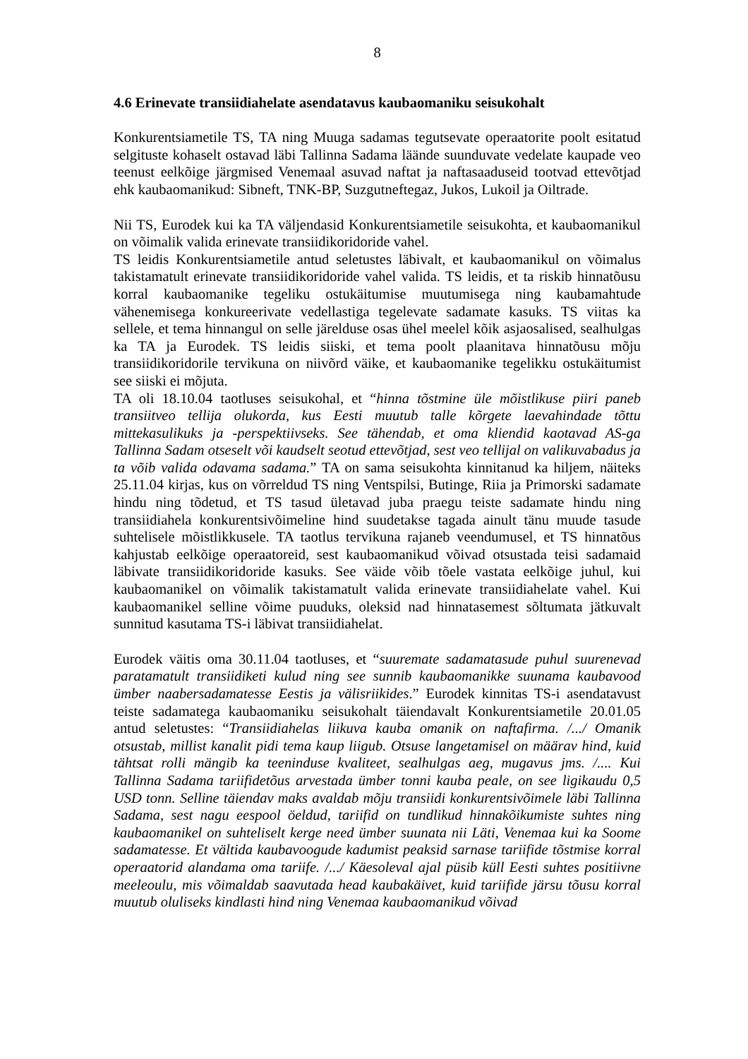8
4.6 Erinevate transiidiahelate asendatavus kaubaomaniku seisukohalt
Konkurentsiametile TS, TA ning Muuga sadamas tegutsevate operaatorite poolt esitatud selgituste kohaselt ostavad läbi Tallinna Sadama läände suunduvate vedelate kaupade veo teenust eelkõige järgmised Venemaal asuvad naftat ja naftasaaduseid tootvad ettevõtjad ehk kaubaomanikud: Sibneft, TNK-BP, Suzgutneftegaz, Jukos, Lukoil ja Oiltrade.
Nii TS, Eurodek kui ka TA väljendasid Konkurentsiametile seisukohta, et kaubaomanikul on võimalik valida erinevate transiidikoridoride vahel.
TS leidis Konkurentsiametile antud seletustes läbivalt, et kaubaomanikul on võimalus takistamatult erinevate transiidikoridoride vahel valida. TS leidis, et ta riskib hinnatõusu korral kaubaomanike tegeliku ostukäitumise muutumisega ning kaubamahtude vähenemisega konkureerivate vedellastiga tegelevate sadamate kasuks. TS viitas ka sellele, et tema hinnangul on selle järelduse osas ühel meelel kõik asjaosalised, sealhulgas ka TA ja Eurodek. TS leidis siiski, et tema poolt plaanitava hinnatõusu mõju transiidikoridorile tervikuna on niivõrd väike, et kaubaomanike tegelikku ostukäitumist see siiski ei mõjuta.
TA oli 18.10.04 taotluses seisukohal, et “hinna tõstmine üle mõistlikuse piiri paneb transiitveo tellija olukorda, kus Eesti muutub talle kõrgete laevahindade tõttu mittekasulikuks ja -perspektiivseks. See tähendab, et oma kliendid kaotavad AS-ga Tallinna Sadam otseselt või kaudselt seotud ettevõtjad, sest veo tellijal on valikuvabadus ja ta võib valida odavama sadama.” TA on sama seisukohta kinnitanud ka hiljem, näiteks 25.11.04 kirjas, kus on võrreldud TS ning Ventspilsi, Butinge, Riia ja Primorski sadamate hindu ning tõdetud, et TS tasud ületavad juba praegu teiste sadamate hindu ning transiidiahela konkurentsivõimeline hind suudetakse tagada ainult tänu muude tasude suhtelisele mõistlikkusele. TA taotlus tervikuna rajaneb veendumusel, et TS hinnatõus kahjustab eelkõige operaatoreid, sest kaubaomanikud võivad otsustada teisi sadamaid läbivate transiidikoridoride kasuks. See väide võib tõele vastata eelkõige juhul, kui kaubaomanikel on võimalik takistamatult valida erinevate transiidiahelate vahel. Kui kaubaomanikel selline võime puuduks, oleksid nad hinnatasemest sõltumata jätkuvalt sunnitud kasutama TS-i läbivat transiidiahelat.
Eurodek väitis oma 30.11.04 taotluses, et “suuremate sadamatasude puhul suurenevad paratamatult transiidiketi kulud ning see sunnib kaubaomanikke suunama kaubavood ümber naabersadamatesse Eestis ja välisriikides.” Eurodek kinnitas TS-i asendatavust teiste sadamatega kaubaomaniku seisukohalt täiendavalt Konkurentsiametile 20.01.05 antud seletustes: “Transiidiahelas liikuva kauba omanik on naftafirma. /.../ Omanik otsustab, millist kanalit pidi tema kaup liigub. Otsuse langetamisel on määrav hind, kuid tähtsat rolli mängib ka teeninduse kvaliteet, sealhulgas aeg, mugavus jms. /.... Kui Tallinna Sadama tariifidetõus arvestada ümber tonni kauba peale, on see ligikaudu 0,5 USD tonn. Selline täiendav maks avaldab mõju transiidi konkurentsivõimele läbi Tallinna Sadama, sest nagu eespool öeldud, tariifid on tundlikud hinnakõikumiste suhtes ning kaubaomanikel on suhteliselt kerge need ümber suunata nii Läti, Venemaa kui ka Soome sadamatesse. Et vältida kaubavoogude kadumist peaksid sarnase tariifide tõstmise korral operaatorid alandama oma tariife. /.../ Käesoleval ajal püsib küll Eesti suhtes positiivne meeleoulu, mis võimaldab saavutada head kaubakäivet, kuid tariifide järsu tõusu korral muutub oluliseks kindlasti hind ning Venemaa kaubaomanikud võivad